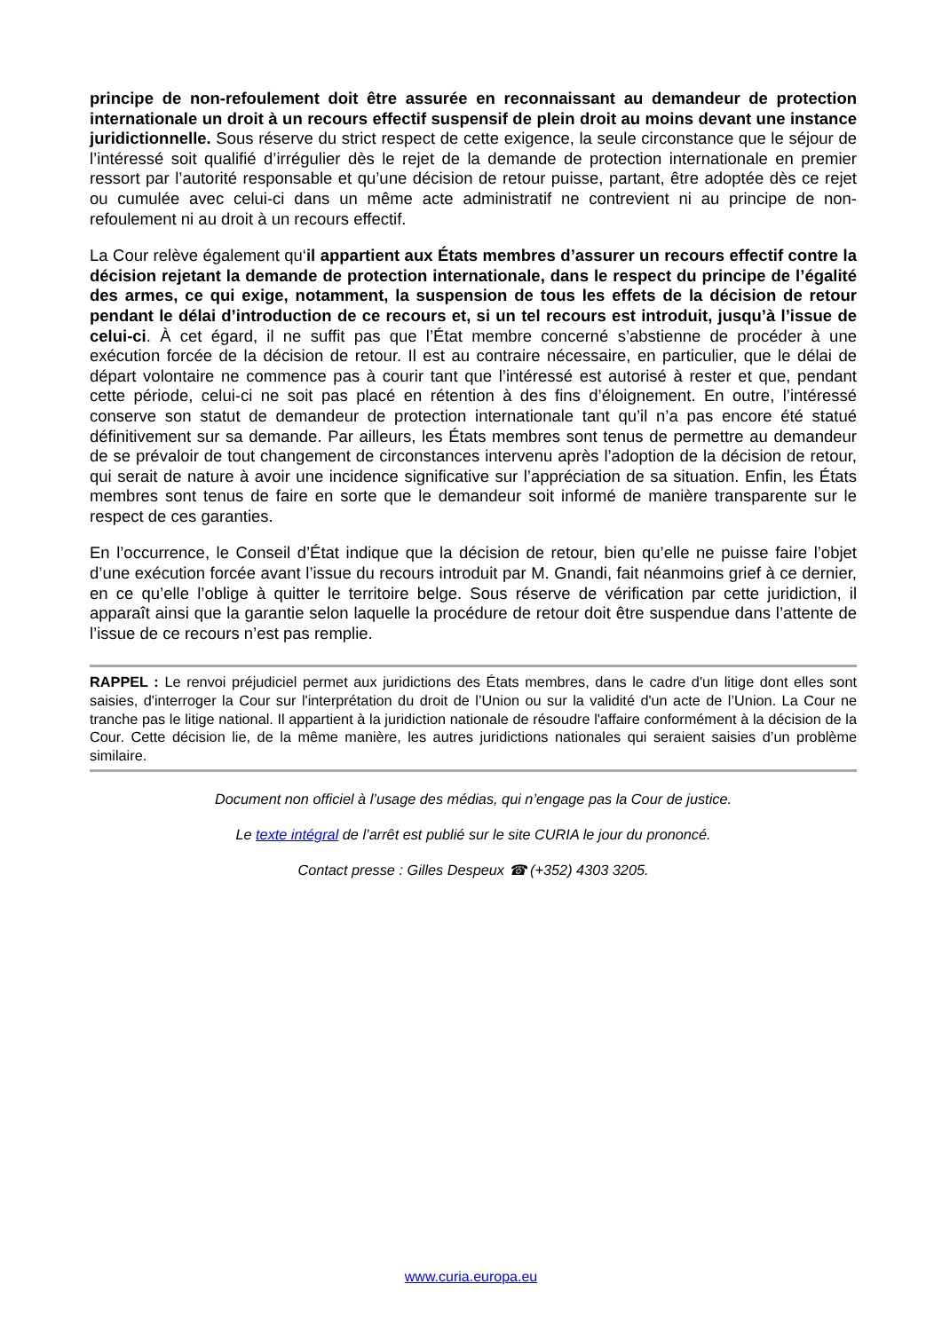principe de non-refoulement doit être assurée en reconnaissant au demandeur de protection internationale un droit à un recours effectif suspensif de plein droit au moins devant une instance juridictionnelle. Sous réserve du strict respect de cette exigence, la seule circonstance que le séjour de l’intéressé soit qualifié d’irrégulier dès le rejet de la demande de protection internationale en premier ressort par l’autorité responsable et qu’une décision de retour puisse, partant, être adoptée dès ce rejet ou cumulée avec celui-ci dans un même acte administratif ne contrevient ni au principe de non-refoulement ni au droit à un recours effectif.
La Cour relève également qu‘il appartient aux États membres d’assurer un recours effectif contre la décision rejetant la demande de protection internationale, dans le respect du principe de l’égalité des armes, ce qui exige, notamment, la suspension de tous les effets de la décision de retour pendant le délai d’introduction de ce recours et, si un tel recours est introduit, jusqu’à l’issue de celui-ci. À cet égard, il ne suffit pas que l’État membre concerné s’abstienne de procéder à une exécution forcée de la décision de retour. Il est au contraire nécessaire, en particulier, que le délai de départ volontaire ne commence pas à courir tant que l’intéressé est autorisé à rester et que, pendant cette période, celui-ci ne soit pas placé en rétention à des fins d’éloignement. En outre, l’intéressé conserve son statut de demandeur de protection internationale tant qu’il n’a pas encore été statué définitivement sur sa demande. Par ailleurs, les États membres sont tenus de permettre au demandeur de se prévaloir de tout changement de circonstances intervenu après l’adoption de la décision de retour, qui serait de nature à avoir une incidence significative sur l’appréciation de sa situation. Enfin, les États membres sont tenus de faire en sorte que le demandeur soit informé de manière transparente sur le respect de ces garanties.
En l’occurrence, le Conseil d’État indique que la décision de retour, bien qu’elle ne puisse faire l’objet d’une exécution forcée avant l’issue du recours introduit par M. Gnandi, fait néanmoins grief à ce dernier, en ce qu’elle l’oblige à quitter le territoire belge. Sous réserve de vérification par cette juridiction, il apparaît ainsi que la garantie selon laquelle la procédure de retour doit être suspendue dans l’attente de l’issue de ce recours n’est pas remplie.
RAPPEL : Le renvoi préjudiciel permet aux juridictions des États membres, dans le cadre d'un litige dont elles sont saisies, d'interroger la Cour sur l'interprétation du droit de l’Union ou sur la validité d'un acte de l’Union. La Cour ne tranche pas le litige national. Il appartient à la juridiction nationale de résoudre l'affaire conformément à la décision de la Cour. Cette décision lie, de la même manière, les autres juridictions nationales qui seraient saisies d’un problème similaire.
Document non officiel à l’usage des médias, qui n’engage pas la Cour de justice.
Le texte intégral de l’arrêt est publié sur le site CURIA le jour du prononcé.
Contact presse : Gilles Despeux ☎ (+352) 4303 3205.
www.curia.europa.eu